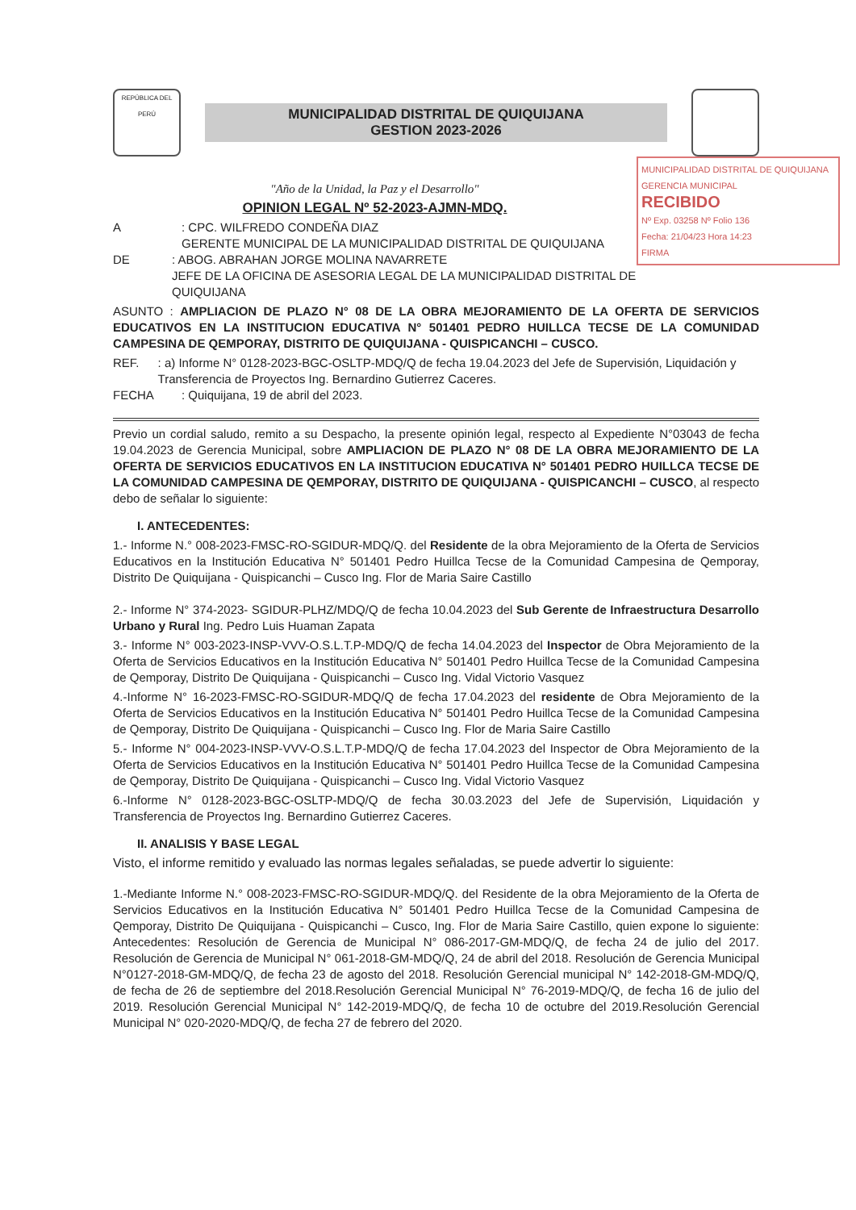REPÚBLICA DEL PERÚ
MUNICIPALIDAD DISTRITAL DE QUIQUIJANA
GESTION 2023-2026
MUNICIPALIDAD DISTRITAL DE QUIQUIJANA
GERENCIA MUNICIPAL
RECIBIDO
Nº Exp. 03258 Nº Folio 136
Fecha: 21/04/23 Hora 14:23
FIRMA
"Año de la Unidad, la Paz y el Desarrollo"
OPINION LEGAL Nº 52-2023-AJMN-MDQ.
A: CPC. WILFREDO CONDEÑA DIAZ
GERENTE MUNICIPAL DE LA MUNICIPALIDAD DISTRITAL DE QUIQUIJANA
DE: ABOG. ABRAHAN JORGE MOLINA NAVARRETE
JEFE DE LA OFICINA DE ASESORIA LEGAL DE LA MUNICIPALIDAD DISTRITAL DE QUIQUIJANA
ASUNTO : AMPLIACION DE PLAZO N° 08 DE LA OBRA MEJORAMIENTO DE LA OFERTA DE SERVICIOS EDUCATIVOS EN LA INSTITUCION EDUCATIVA N° 501401 PEDRO HUILLCA TECSE DE LA COMUNIDAD CAMPESINA DE QEMPORAY, DISTRITO DE QUIQUIJANA - QUISPICANCHI – CUSCO.
REF.: a) Informe N° 0128-2023-BGC-OSLTP-MDQ/Q de fecha 19.04.2023 del Jefe de Supervisión, Liquidación y Transferencia de Proyectos Ing. Bernardino Gutierrez Caceres.
FECHA: Quiquijana, 19 de abril del 2023.
Previo un cordial saludo, remito a su Despacho, la presente opinión legal, respecto al Expediente N°03043 de fecha 19.04.2023 de Gerencia Municipal, sobre AMPLIACION DE PLAZO N° 08 DE LA OBRA MEJORAMIENTO DE LA OFERTA DE SERVICIOS EDUCATIVOS EN LA INSTITUCION EDUCATIVA N° 501401 PEDRO HUILLCA TECSE DE LA COMUNIDAD CAMPESINA DE QEMPORAY, DISTRITO DE QUIQUIJANA - QUISPICANCHI – CUSCO, al respecto debo de señalar lo siguiente:
I. ANTECEDENTES:
1.- Informe N.° 008-2023-FMSC-RO-SGIDUR-MDQ/Q. del Residente de la obra Mejoramiento de la Oferta de Servicios Educativos en la Institución Educativa N° 501401 Pedro Huillca Tecse de la Comunidad Campesina de Qemporay, Distrito De Quiquijana - Quispicanchi – Cusco Ing. Flor de Maria Saire Castillo
2.- Informe N° 374-2023- SGIDUR-PLHZ/MDQ/Q de fecha 10.04.2023 del Sub Gerente de Infraestructura Desarrollo Urbano y Rural Ing. Pedro Luis Huaman Zapata
3.- Informe N° 003-2023-INSP-VVV-O.S.L.T.P-MDQ/Q de fecha 14.04.2023 del Inspector de Obra Mejoramiento de la Oferta de Servicios Educativos en la Institución Educativa N° 501401 Pedro Huillca Tecse de la Comunidad Campesina de Qemporay, Distrito De Quiquijana - Quispicanchi – Cusco Ing. Vidal Victorio Vasquez
4.-Informe N° 16-2023-FMSC-RO-SGIDUR-MDQ/Q de fecha 17.04.2023 del residente de Obra Mejoramiento de la Oferta de Servicios Educativos en la Institución Educativa N° 501401 Pedro Huillca Tecse de la Comunidad Campesina de Qemporay, Distrito De Quiquijana - Quispicanchi – Cusco Ing. Flor de Maria Saire Castillo
5.- Informe N° 004-2023-INSP-VVV-O.S.L.T.P-MDQ/Q de fecha 17.04.2023 del Inspector de Obra Mejoramiento de la Oferta de Servicios Educativos en la Institución Educativa N° 501401 Pedro Huillca Tecse de la Comunidad Campesina de Qemporay, Distrito De Quiquijana - Quispicanchi – Cusco Ing. Vidal Victorio Vasquez
6.-Informe N° 0128-2023-BGC-OSLTP-MDQ/Q de fecha 30.03.2023 del Jefe de Supervisión, Liquidación y Transferencia de Proyectos Ing. Bernardino Gutierrez Caceres.
II. ANALISIS Y BASE LEGAL
Visto, el informe remitido y evaluado las normas legales señaladas, se puede advertir lo siguiente:
1.-Mediante Informe N.° 008-2023-FMSC-RO-SGIDUR-MDQ/Q. del Residente de la obra Mejoramiento de la Oferta de Servicios Educativos en la Institución Educativa N° 501401 Pedro Huillca Tecse de la Comunidad Campesina de Qemporay, Distrito De Quiquijana - Quispicanchi – Cusco, Ing. Flor de Maria Saire Castillo, quien expone lo siguiente: Antecedentes: Resolución de Gerencia de Municipal N° 086-2017-GM-MDQ/Q, de fecha 24 de julio del 2017. Resolución de Gerencia de Municipal N° 061-2018-GM-MDQ/Q, 24 de abril del 2018. Resolución de Gerencia Municipal N°0127-2018-GM-MDQ/Q, de fecha 23 de agosto del 2018. Resolución Gerencial municipal N° 142-2018-GM-MDQ/Q, de fecha de 26 de septiembre del 2018.Resolución Gerencial Municipal N° 76-2019-MDQ/Q, de fecha 16 de julio del 2019. Resolución Gerencial Municipal N° 142-2019-MDQ/Q, de fecha 10 de octubre del 2019.Resolución Gerencial Municipal N° 020-2020-MDQ/Q, de fecha 27 de febrero del 2020.